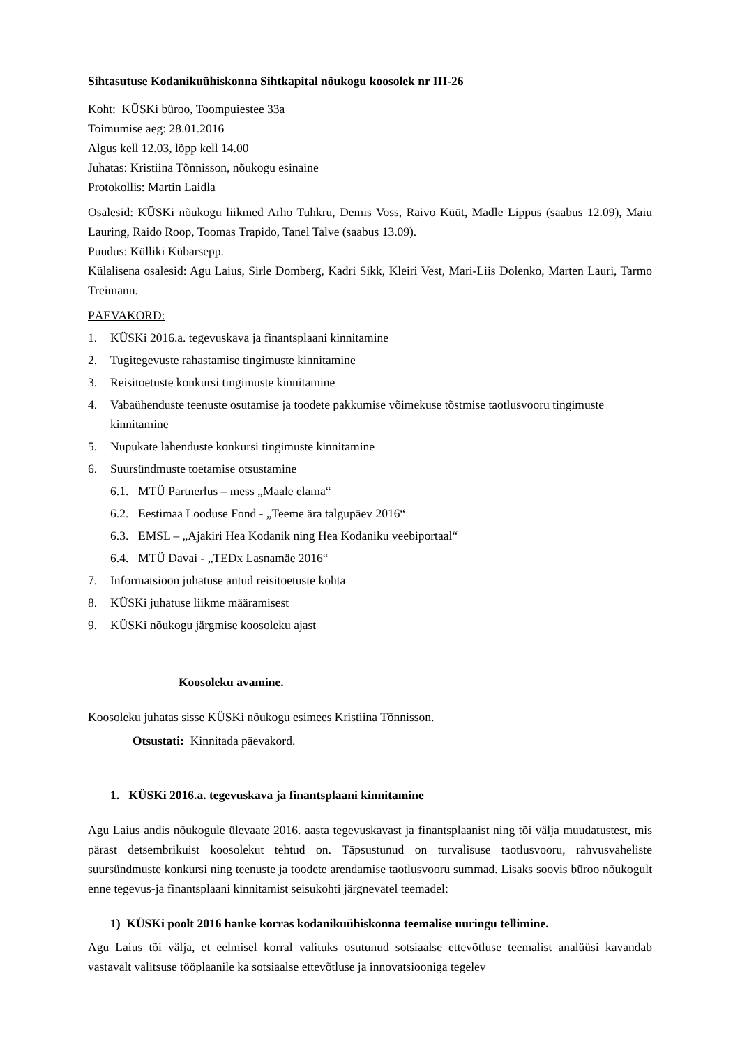Sihtasutuse Kodanikuühiskonna Sihtkapital nõukogu koosolek nr III-26
Koht: KÜSKi büroo, Toompuiestee 33a
Toimumise aeg: 28.01.2016
Algus kell 12.03, lõpp kell 14.00
Juhatas: Kristiina Tõnnisson, nõukogu esinaine
Protokollis: Martin Laidla
Osalesid: KÜSKi nõukogu liikmed Arho Tuhkru, Demis Voss, Raivo Küüt, Madle Lippus (saabus 12.09), Maiu Lauring, Raido Roop, Toomas Trapido, Tanel Talve (saabus 13.09).
Puudus: Külliki Kübarsepp.
Külalisena osalesid: Agu Laius, Sirle Domberg, Kadri Sikk, Kleiri Vest, Mari-Liis Dolenko, Marten Lauri, Tarmo Treimann.
PÄEVAKORD:
1. KÜSKi 2016.a. tegevuskava ja finantsplaani kinnitamine
2. Tugitegevuste rahastamise tingimuste kinnitamine
3. Reisitoetuste konkursi tingimuste kinnitamine
4. Vabaühenduste teenuste osutamise ja toodete pakkumise võimekuse tõstmise taotlusvooru tingimuste kinnitamine
5. Nupukate lahenduste konkursi tingimuste kinnitamine
6. Suursündmuste toetamise otsustamine
6.1. MTÜ Partnerlus – mess „Maale elama“
6.2. Eestimaa Looduse Fond - „Teeme ära talgupäev 2016“
6.3. EMSL – „Ajakiri Hea Kodanik ning Hea Kodaniku veebiportaal“
6.4. MTÜ Davai - „TEDx Lasnamäe 2016“
7. Informatsioon juhatuse antud reisitoetuste kohta
8. KÜSKi juhatuse liikme määramisest
9. KÜSKi nõukogu järgmise koosoleku ajast
Koosoleku avamine.
Koosoleku juhatas sisse KÜSKi nõukogu esimees Kristiina Tõnnisson.
Otsustati: Kinnitada päevakord.
1. KÜSKi 2016.a. tegevuskava ja finantsplaani kinnitamine
Agu Laius andis nõukogule ülevaate 2016. aasta tegevuskavast ja finantsplaanist ning tõi välja muudatustest, mis pärast detsembrikuist koosolekut tehtud on. Täpsustunud on turvalisuse taotlusvooru, rahvusvaheliste suursündmuste konkursi ning teenuste ja toodete arendamise taotlusvooru summad. Lisaks soovis büroo nõukogult enne tegevus-ja finantsplaani kinnitamist seisukohti järgnevatel teemadel:
1) KÜSKi poolt 2016 hanke korras kodanikuühiskonna teemalise uuringu tellimine.
Agu Laius tõi välja, et eelmisel korral valituks osutunud sotsiaalse ettevõtluse teemalist analüüsi kavandab vastavalt valitsuse tööplaanile ka sotsiaalse ettevõtluse ja innovatsiooniga tegelev